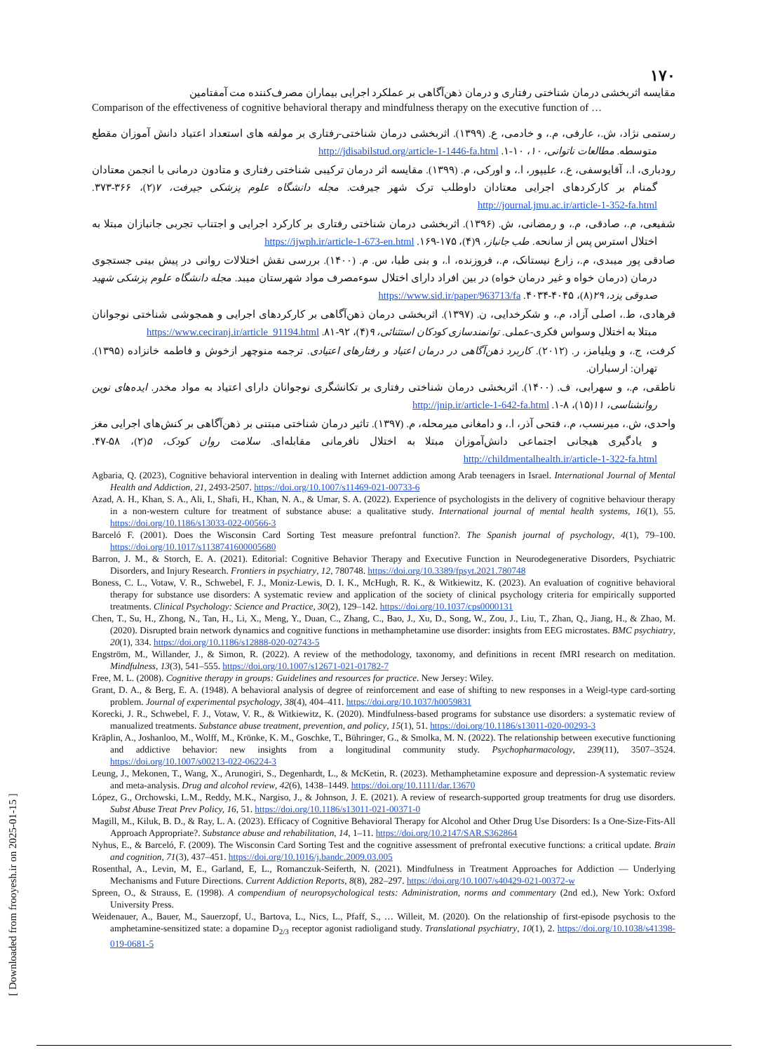[ Downloaded from frooyesh.ir on 2025-01-15 ]
۱۷۰
مقایسه اثربخشی درمان شناختی رفتاری و درمان ذهن‌آگاهی بر عملکرد اجرایی بیماران مصرف‌کننده مت آمفتامین
Comparison of the effectiveness of cognitive behavioral therapy and mindfulness therapy on the executive function of …
رستمی نژاد، ش.، عارفی، م.، و خادمی، ع. (۱۳۹۹). اثربخشی درمان شناختی-رفتاری بر مولفه های استعداد اعتیاد دانش آموزان مقطع متوسطه. مطالعات ناتوانی، ۱۰، ۱۰-۱. http://jdisabilstud.org/article-1-1446-fa.html
رودباری، ا.، آقایوسفی، ع.، علیپور، ا.، و اورکی، م. (۱۳۹۹). مقایسه اثر درمان ترکیبی شناختی رفتاری و متادون درمانی با انجمن معتادان گمنام بر کارکردهای اجرایی معتادان داوطلب ترک شهر جیرفت. مجله دانشگاه علوم پزشکی جیرفت، ۷(۲)، ۳۶۶-۳۷۳. http://journal.jmu.ac.ir/article-1-352-fa.html
شفیعی، م.، صادقی، م.، و رمضانی، ش. (۱۳۹۶). اثربخشی درمان شناختی رفتاری بر کارکرد اجرایی و اجتناب تجربی جانبازان مبتلا به اختلال استرس پس از سانحه. طب جانباز، ۹(۴)، ۱۷۵-۱۶۹. https://ijwph.ir/article-1-673-en.html
صادقی پور میبدی، م.، زارع نیستانک، م.، فروزنده، ا.، و بنی طبا، س. م. (۱۴۰۰). بررسی نقش اختلالات روانی در پیش بینی جستجوی درمان (درمان خواه و غیر درمان خواه) در بین افراد دارای اختلال سوءمصرف مواد شهرستان میبد. مجله دانشگاه علوم پزشکی شهید صدوقی یزد، ۲۹(۸)، ۴۰۴۵-۴۰۳۴. https://www.sid.ir/paper/963713/fa
فرهادی، ط.، اصلی آزاد، م.، و شکرخدایی، ن. (۱۳۹۷). اثربخشی درمان ذهن‌آگاهی بر کارکردهای اجرایی و همجوشی شناختی نوجوانان مبتلا به اختلال وسواس فکری-عملی. توانمندسازی کودکان استثنائی، ۹(۴)، ۹۲-۸۱. https://www.ceciranj.ir/article_91194.html
کرفت، ج.، و ویلیامز، ر. (۲۰۱۲). کاربرد ذهن‌آگاهی در درمان اعتیاد و رفتارهای اعتیادی. ترجمه منوچهر ازخوش و فاطمه خانزاده (۱۳۹۵). تهران: ارسباران.
ناطقی، م.، و سهرابی، ف. (۱۴۰۰). اثربخشی درمان شناختی رفتاری بر تکانشگری نوجوانان دارای اعتیاد به مواد مخدر. ایده‌های نوین روانشناسی، ۱۱(۱۵)، ۸-۱. http://jnip.ir/article-1-642-fa.html
واحدی، ش.، میرنسب، م.، فتحی آذر، ا.، و دامغانی میرمحله، م. (۱۳۹۷). تاثیر درمان شناختی مبتنی بر ذهن‌آگاهی بر کنش‌های اجرایی مغز و یادگیری هیجانی اجتماعی دانش‌آموزان مبتلا به اختلال نافرمانی مقابله‌ای. سلامت روان کودک، ۵(۲)، ۵۸-۴۷. http://childmentalhealth.ir/article-1-322-fa.html
Agbaria, Q. (2023), Cognitive behavioral intervention in dealing with Internet addiction among Arab teenagers in Israel. International Journal of Mental Health and Addiction, 21, 2493-2507. https://doi.org/10.1007/s11469-021-00733-6
Azad, A. H., Khan, S. A., Ali, I., Shafi, H., Khan, N. A., & Umar, S. A. (2022). Experience of psychologists in the delivery of cognitive behaviour therapy in a non-western culture for treatment of substance abuse: a qualitative study. International journal of mental health systems, 16(1), 55. https://doi.org/10.1186/s13033-022-00566-3
Barceló F. (2001). Does the Wisconsin Card Sorting Test measure prefontral function?. The Spanish journal of psychology, 4(1), 79–100. https://doi.org/10.1017/s1138741600005680
Barron, J. M., & Storch, E. A. (2021). Editorial: Cognitive Behavior Therapy and Executive Function in Neurodegenerative Disorders, Psychiatric Disorders, and Injury Research. Frontiers in psychiatry, 12, 780748. https://doi.org/10.3389/fpsyt.2021.780748
Boness, C. L., Votaw, V. R., Schwebel, F. J., Moniz-Lewis, D. I. K., McHugh, R. K., & Witkiewitz, K. (2023). An evaluation of cognitive behavioral therapy for substance use disorders: A systematic review and application of the society of clinical psychology criteria for empirically supported treatments. Clinical Psychology: Science and Practice, 30(2), 129–142. https://doi.org/10.1037/cps0000131
Chen, T., Su, H., Zhong, N., Tan, H., Li, X., Meng, Y., Duan, C., Zhang, C., Bao, J., Xu, D., Song, W., Zou, J., Liu, T., Zhan, Q., Jiang, H., & Zhao, M. (2020). Disrupted brain network dynamics and cognitive functions in methamphetamine use disorder: insights from EEG microstates. BMC psychiatry, 20(1), 334. https://doi.org/10.1186/s12888-020-02743-5
Engström, M., Willander, J., & Simon, R. (2022). A review of the methodology, taxonomy, and definitions in recent fMRI research on meditation. Mindfulness, 13(3), 541–555. https://doi.org/10.1007/s12671-021-01782-7
Free, M. L. (2008). Cognitive therapy in groups: Guidelines and resources for practice. New Jersey: Wiley.
Grant, D. A., & Berg, E. A. (1948). A behavioral analysis of degree of reinforcement and ease of shifting to new responses in a Weigl-type card-sorting problem. Journal of experimental psychology, 38(4), 404–411. https://doi.org/10.1037/h0059831
Korecki, J. R., Schwebel, F. J., Votaw, V. R., & Witkiewitz, K. (2020). Mindfulness-based programs for substance use disorders: a systematic review of manualized treatments. Substance abuse treatment, prevention, and policy, 15(1), 51. https://doi.org/10.1186/s13011-020-00293-3
Kräplin, A., Joshanloo, M., Wolff, M., Krönke, K. M., Goschke, T., Bühringer, G., & Smolka, M. N. (2022). The relationship between executive functioning and addictive behavior: new insights from a longitudinal community study. Psychopharmacology, 239(11), 3507–3524. https://doi.org/10.1007/s00213-022-06224-3
Leung, J., Mekonen, T., Wang, X., Arunogiri, S., Degenhardt, L., & McKetin, R. (2023). Methamphetamine exposure and depression-A systematic review and meta-analysis. Drug and alcohol review, 42(6), 1438–1449. https://doi.org/10.1111/dar.13670
López, G., Orchowski, L.M., Reddy, M.K., Nargiso, J., & Johnson, J. E. (2021). A review of research-supported group treatments for drug use disorders. Subst Abuse Treat Prev Policy, 16, 51. https://doi.org/10.1186/s13011-021-00371-0
Magill, M., Kiluk, B. D., & Ray, L. A. (2023). Efficacy of Cognitive Behavioral Therapy for Alcohol and Other Drug Use Disorders: Is a One-Size-Fits-All Approach Appropriate?. Substance abuse and rehabilitation, 14, 1–11. https://doi.org/10.2147/SAR.S362864
Nyhus, E., & Barceló, F. (2009). The Wisconsin Card Sorting Test and the cognitive assessment of prefrontal executive functions: a critical update. Brain and cognition, 71(3), 437–451. https://doi.org/10.1016/j.bandc.2009.03.005
Rosenthal, A., Levin, M, E., Garland, E, L., Romanczuk-Seiferth, N. (2021). Mindfulness in Treatment Approaches for Addiction — Underlying Mechanisms and Future Directions. Current Addiction Reports, 8(8), 282–297. https://doi.org/10.1007/s40429-021-00372-w
Spreen, O., & Strauss, E. (1998). A compendium of neuropsychological tests: Administration, norms and commentary (2nd ed.), New York: Oxford University Press.
Weidenauer, A., Bauer, M., Sauerzopf, U., Bartova, L., Nics, L., Pfaff, S., … Willeit, M. (2020). On the relationship of first-episode psychosis to the amphetamine-sensitized state: a dopamine D<sub>2/3</sub> receptor agonist radioligand study. Translational psychiatry, 10(1), 2. https://doi.org/10.1038/s41398-019-0681-5